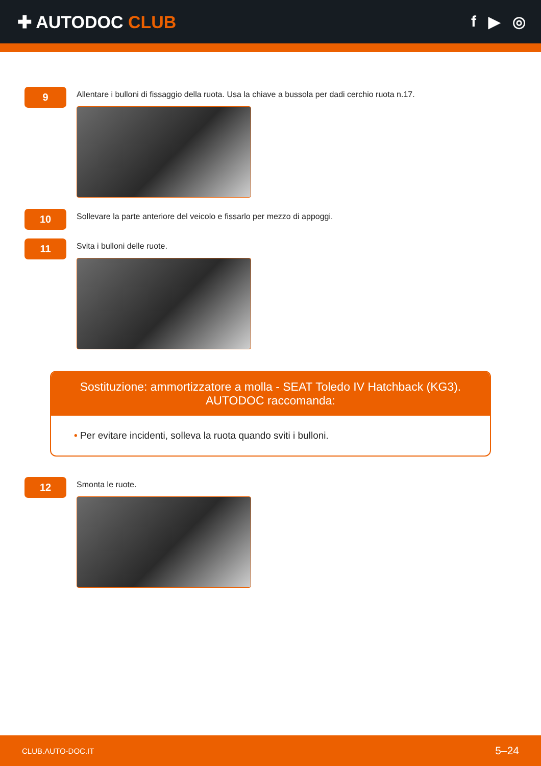✚ AUTODOC CLUB f ▶ ◎
9
Allentare i bulloni di fissaggio della ruota. Usa la chiave a bussola per dadi cerchio ruota n.17.
10
Sollevare la parte anteriore del veicolo e fissarlo per mezzo di appoggi.
11
Svita i bulloni delle ruote.
Sostituzione: ammortizzatore a molla - SEAT Toledo IV Hatchback (KG3). AUTODOC raccomanda:
• Per evitare incidenti, solleva la ruota quando sviti i bulloni.
12
Smonta le ruote.
CLUB.AUTO-DOC.IT 5–24